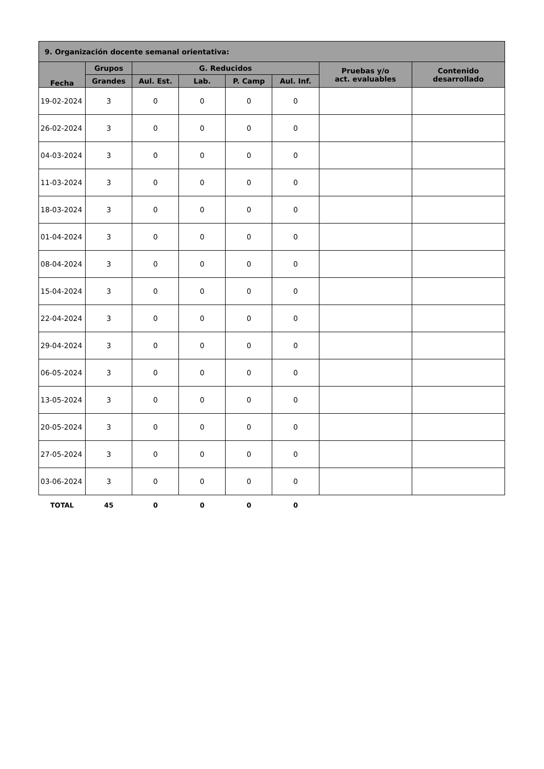| 9. Organización docente semanal orientativa: | | | | | | | |
| --- | --- | --- | --- | --- | --- | --- | --- |
| Fecha | Grupos | G. Reducidos | | | | Pruebas y/o act. evaluables | Contenido desarrollado |
| | Grandes | Aul. Est. | Lab. | P. Camp | Aul. Inf. | | |
| 19-02-2024 | 3 | 0 | 0 | 0 | 0 | | |
| 26-02-2024 | 3 | 0 | 0 | 0 | 0 | | |
| 04-03-2024 | 3 | 0 | 0 | 0 | 0 | | |
| 11-03-2024 | 3 | 0 | 0 | 0 | 0 | | |
| 18-03-2024 | 3 | 0 | 0 | 0 | 0 | | |
| 01-04-2024 | 3 | 0 | 0 | 0 | 0 | | |
| 08-04-2024 | 3 | 0 | 0 | 0 | 0 | | |
| 15-04-2024 | 3 | 0 | 0 | 0 | 0 | | |
| 22-04-2024 | 3 | 0 | 0 | 0 | 0 | | |
| 29-04-2024 | 3 | 0 | 0 | 0 | 0 | | |
| 06-05-2024 | 3 | 0 | 0 | 0 | 0 | | |
| 13-05-2024 | 3 | 0 | 0 | 0 | 0 | | |
| 20-05-2024 | 3 | 0 | 0 | 0 | 0 | | |
| 27-05-2024 | 3 | 0 | 0 | 0 | 0 | | |
| 03-06-2024 | 3 | 0 | 0 | 0 | 0 | | |
| TOTAL | 45 | 0 | 0 | 0 | 0 | | |